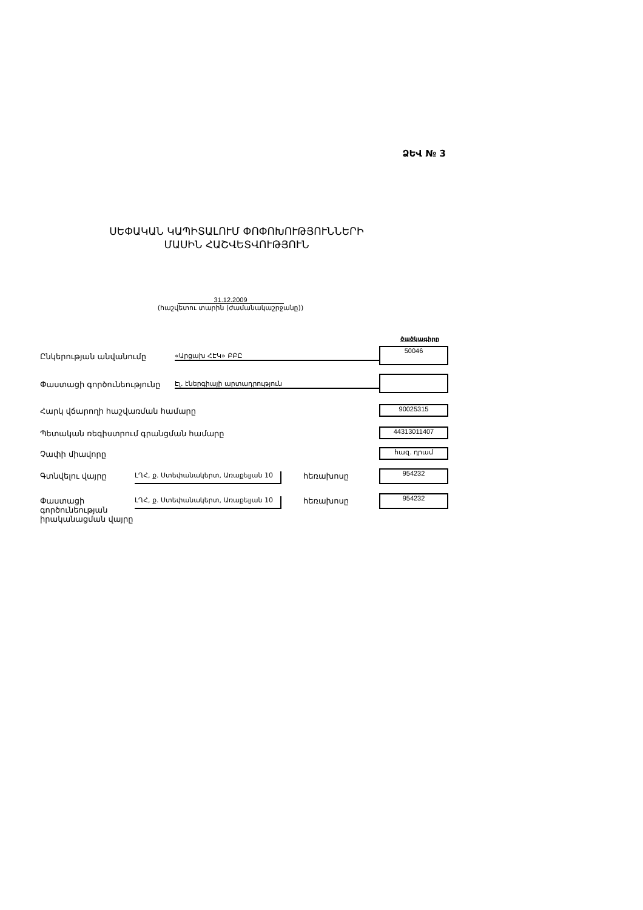ՁԵՎ № 3
ՍԵՓԱԿԱՆ ԿԱՊԻՏԱԼՈՒՄ ՓՈՓՈԽՈՒԹՅՈՒՆՆԵՐԻ
ՄԱՍԻՆ ՀԱՇՎԵՏՎՈՒԹՅՈՒՆ
31.12.2009
(հաշվետու տարին (ժամանակաշրջանը))
ծածկագիրը
Ընկերության անվանումը «Արցախ ՀԷԿ» ԲԲԸ
50046
Փաստացի գործունեությունը Էլ. էներգիայի արտադրություն
Հարկ վճարողի հաշվառման համարը 90025315
Պետական ռեգիստրում գրանցման համարը
44313011407
Չափի միավորը հազ. դրամ
Գտնվելու վայրը ԼՂՀ, ք. Ստեփանակերտ, Առաքելյան 10 հեռախոսը 954232
Փաստացի
գործունեության
իրականացման վայրը
ԼՂՀ, ք. Ստեփանակերտ, Առաքելյան 10 հեռախոսը 954232